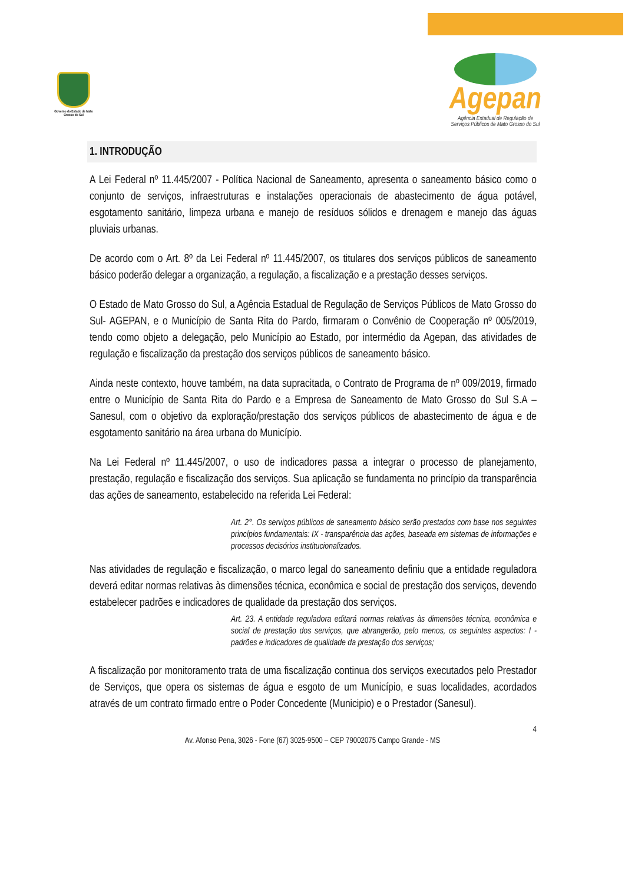Governo do Estado de Mato Grosso do Sul
Agepan
Agência Estadual de Regulação de
Serviços Públicos de Mato Grosso do Sul
1. INTRODUÇÃO
A Lei Federal nº 11.445/2007 - Política Nacional de Saneamento, apresenta o saneamento básico como o conjunto de serviços, infraestruturas e instalações operacionais de abastecimento de água potável, esgotamento sanitário, limpeza urbana e manejo de resíduos sólidos e drenagem e manejo das águas pluviais urbanas.
De acordo com o Art. 8º da Lei Federal nº 11.445/2007, os titulares dos serviços públicos de saneamento básico poderão delegar a organização, a regulação, a fiscalização e a prestação desses serviços.
O Estado de Mato Grosso do Sul, a Agência Estadual de Regulação de Serviços Públicos de Mato Grosso do Sul- AGEPAN, e o Município de Santa Rita do Pardo, firmaram o Convênio de Cooperação nº 005/2019, tendo como objeto a delegação, pelo Município ao Estado, por intermédio da Agepan, das atividades de regulação e fiscalização da prestação dos serviços públicos de saneamento básico.
Ainda neste contexto, houve também, na data supracitada, o Contrato de Programa de nº 009/2019, firmado entre o Município de Santa Rita do Pardo e a Empresa de Saneamento de Mato Grosso do Sul S.A – Sanesul, com o objetivo da exploração/prestação dos serviços públicos de abastecimento de água e de esgotamento sanitário na área urbana do Município.
Na Lei Federal nº 11.445/2007, o uso de indicadores passa a integrar o processo de planejamento, prestação, regulação e fiscalização dos serviços. Sua aplicação se fundamenta no princípio da transparência das ações de saneamento, estabelecido na referida Lei Federal:
Art. 2°. Os serviços públicos de saneamento básico serão prestados com base nos seguintes princípios fundamentais: IX - transparência das ações, baseada em sistemas de informações e processos decisórios institucionalizados.
Nas atividades de regulação e fiscalização, o marco legal do saneamento definiu que a entidade reguladora deverá editar normas relativas às dimensões técnica, econômica e social de prestação dos serviços, devendo estabelecer padrões e indicadores de qualidade da prestação dos serviços.
Art. 23. A entidade reguladora editará normas relativas às dimensões técnica, econômica e social de prestação dos serviços, que abrangerão, pelo menos, os seguintes aspectos: I - padrões e indicadores de qualidade da prestação dos serviços;
A fiscalização por monitoramento trata de uma fiscalização continua dos serviços executados pelo Prestador de Serviços, que opera os sistemas de água e esgoto de um Município, e suas localidades, acordados através de um contrato firmado entre o Poder Concedente (Municipio) e o Prestador (Sanesul).
4
Av. Afonso Pena, 3026 - Fone (67) 3025-9500 – CEP 79002075 Campo Grande - MS